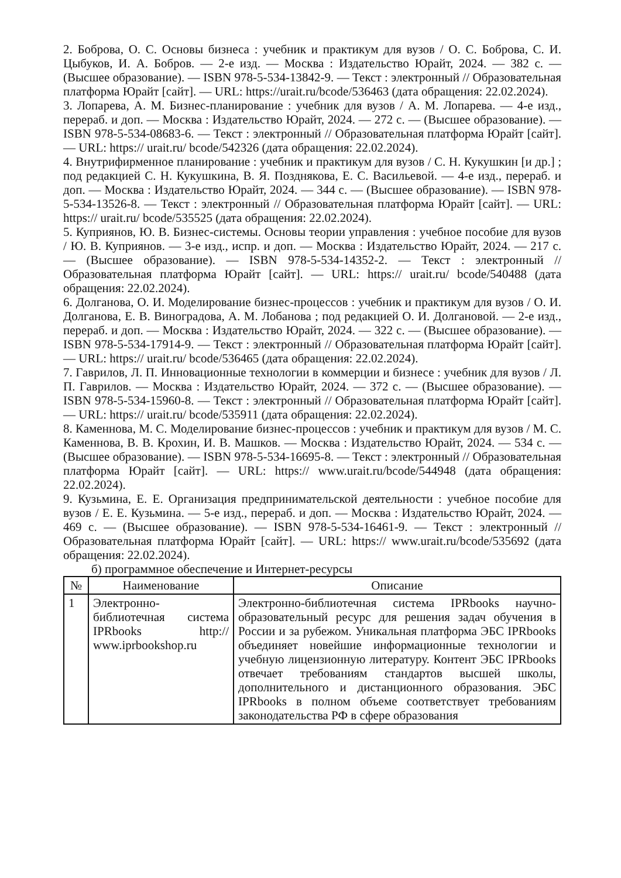2. Боброва, О. С. Основы бизнеса : учебник и практикум для вузов / О. С. Боброва, С. И. Цыбуков, И. А. Бобров. — 2-е изд. — Москва : Издательство Юрайт, 2024. — 382 с. — (Высшее образование). — ISBN 978-5-534-13842-9. — Текст : электронный // Образовательная платформа Юрайт [сайт]. — URL: https://urait.ru/bcode/536463 (дата обращения: 22.02.2024).
3. Лопарева, А. М. Бизнес-планирование : учебник для вузов / А. М. Лопарева. — 4-е изд., перераб. и доп. — Москва : Издательство Юрайт, 2024. — 272 с. — (Высшее образование). — ISBN 978-5-534-08683-6. — Текст : электронный // Образовательная платформа Юрайт [сайт]. — URL: https:// urait.ru/ bcode/542326 (дата обращения: 22.02.2024).
4. Внутрифирменное планирование : учебник и практикум для вузов / С. Н. Кукушкин [и др.] ; под редакцией С. Н. Кукушкина, В. Я. Позднякова, Е. С. Васильевой. — 4-е изд., перераб. и доп. — Москва : Издательство Юрайт, 2024. — 344 с. — (Высшее образование). — ISBN 978-5-534-13526-8. — Текст : электронный // Образовательная платформа Юрайт [сайт]. — URL: https:// urait.ru/ bcode/535525 (дата обращения: 22.02.2024).
5. Куприянов, Ю. В. Бизнес-системы. Основы теории управления : учебное пособие для вузов / Ю. В. Куприянов. — 3-е изд., испр. и доп. — Москва : Издательство Юрайт, 2024. — 217 с. — (Высшее образование). — ISBN 978-5-534-14352-2. — Текст : электронный // Образовательная платформа Юрайт [сайт]. — URL: https:// urait.ru/ bcode/540488 (дата обращения: 22.02.2024).
6. Долганова, О. И. Моделирование бизнес-процессов : учебник и практикум для вузов / О. И. Долганова, Е. В. Виноградова, А. М. Лобанова ; под редакцией О. И. Долгановой. — 2-е изд., перераб. и доп. — Москва : Издательство Юрайт, 2024. — 322 с. — (Высшее образование). — ISBN 978-5-534-17914-9. — Текст : электронный // Образовательная платформа Юрайт [сайт]. — URL: https:// urait.ru/ bcode/536465 (дата обращения: 22.02.2024).
7. Гаврилов, Л. П. Инновационные технологии в коммерции и бизнесе : учебник для вузов / Л. П. Гаврилов. — Москва : Издательство Юрайт, 2024. — 372 с. — (Высшее образование). — ISBN 978-5-534-15960-8. — Текст : электронный // Образовательная платформа Юрайт [сайт]. — URL: https:// urait.ru/ bcode/535911 (дата обращения: 22.02.2024).
8. Каменнова, М. С. Моделирование бизнес-процессов : учебник и практикум для вузов / М. С. Каменнова, В. В. Крохин, И. В. Машков. — Москва : Издательство Юрайт, 2024. — 534 с. — (Высшее образование). — ISBN 978-5-534-16695-8. — Текст : электронный // Образовательная платформа Юрайт [сайт]. — URL: https:// www.urait.ru/bcode/544948 (дата обращения: 22.02.2024).
9. Кузьмина, Е. Е. Организация предпринимательской деятельности : учебное пособие для вузов / Е. Е. Кузьмина. — 5-е изд., перераб. и доп. — Москва : Издательство Юрайт, 2024. — 469 с. — (Высшее образование). — ISBN 978-5-534-16461-9. — Текст : электронный // Образовательная платформа Юрайт [сайт]. — URL: https:// www.urait.ru/bcode/535692 (дата обращения: 22.02.2024).
б) программное обеспечение и Интернет-ресурсы
| № | Наименование | Описание |
| --- | --- | --- |
| 1 | Электронно-библиотечная система IPRbooks http:// www.iprbookshop.ru | Электронно-библиотечная система IPRbooks научно-образовательный ресурс для решения задач обучения в России и за рубежом. Уникальная платформа ЭБС IPRbooks объединяет новейшие информационные технологии и учебную лицензионную литературу. Контент ЭБС IPRbooks отвечает требованиям стандартов высшей школы, дополнительного и дистанционного образования. ЭБС IPRbooks в полном объеме соответствует требованиям законодательства РФ в сфере образования |